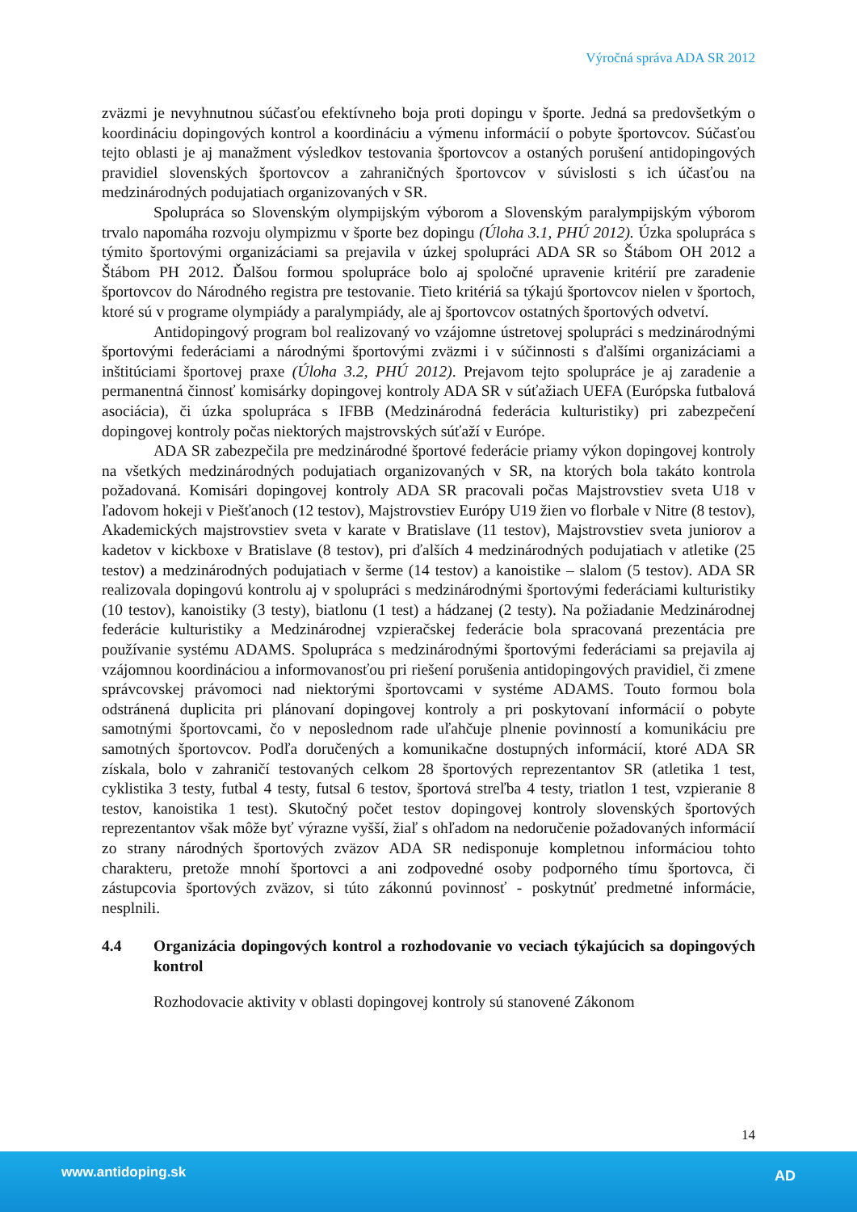Výročná správa ADA SR 2012
zväzmi je nevyhnutnou súčasťou efektívneho boja proti dopingu v športe. Jedná sa predovšetkým o koordináciu dopingových kontrol a koordináciu a výmenu informácií o pobyte športovcov. Súčasťou tejto oblasti je aj manažment výsledkov testovania športovcov a ostaných porušení antidopingových pravidiel slovenských športovcov a zahraničných športovcov v súvislosti s ich účasťou na medzinárodných podujatiach organizovaných v SR.
Spolupráca so Slovenským olympijským výborom a Slovenským paralympijským výborom trvalo napomáha rozvoju olympizmu v športe bez dopingu (Úloha 3.1, PHÚ 2012). Úzka spolupráca s týmito športovými organizáciami sa prejavila v úzkej spolupráci ADA SR so Štábom OH 2012 a Štábom PH 2012. Ďalšou formou spolupráce bolo aj spoločné upravenie kritérií pre zaradenie športovcov do Národného registra pre testovanie. Tieto kritériá sa týkajú športovcov nielen v športoch, ktoré sú v programe olympiády a paralympiády, ale aj športovcov ostatných športových odvetví.
Antidopingový program bol realizovaný vo vzájomne ústretovej spolupráci s medzinárodnými športovými federáciami a národnými športovými zväzmi i v súčinnosti s ďalšími organizáciami a inštitúciami športovej praxe (Úloha 3.2, PHÚ 2012). Prejavom tejto spolupráce je aj zaradenie a permanentná činnosť komisárky dopingovej kontroly ADA SR v súťažiach UEFA (Európska futbalová asociácia), či úzka spolupráca s IFBB (Medzinárodná federácia kulturistiky) pri zabezpečení dopingovej kontroly počas niektorých majstrovských súťaží v Európe.
ADA SR zabezpečila pre medzinárodné športové federácie priamy výkon dopingovej kontroly na všetkých medzinárodných podujatiach organizovaných v SR, na ktorých bola takáto kontrola požadovaná. Komisári dopingovej kontroly ADA SR pracovali počas Majstrovstiev sveta U18 v ľadovom hokeji v Piešťanoch (12 testov), Majstrovstiev Európy U19 žien vo florbale v Nitre (8 testov), Akademických majstrovstiev sveta v karate v Bratislave (11 testov), Majstrovstiev sveta juniorov a kadetov v kickboxe v Bratislave (8 testov), pri ďalších 4 medzinárodných podujatiach v atletike (25 testov) a medzinárodných podujatiach v šerme (14 testov) a kanoistike – slalom (5 testov). ADA SR realizovala dopingovú kontrolu aj v spolupráci s medzinárodnými športovými federáciami kulturistiky (10 testov), kanoistiky (3 testy), biatlonu (1 test) a hádzanej (2 testy). Na požiadanie Medzinárodnej federácie kulturistiky a Medzinárodnej vzpieračskej federácie bola spracovaná prezentácia pre používanie systému ADAMS. Spolupráca s medzinárodnými športovými federáciami sa prejavila aj vzájomnou koordináciou a informovanosťou pri riešení porušenia antidopingových pravidiel, či zmene správcovskej právomoci nad niektorými športovcami v systéme ADAMS. Touto formou bola odstránená duplicita pri plánovaní dopingovej kontroly a pri poskytovaní informácií o pobyte samotnými športovcami, čo v neposlednom rade uľahčuje plnenie povinností a komunikáciu pre samotných športovcov. Podľa doručených a komunikačne dostupných informácií, ktoré ADA SR získala, bolo v zahraničí testovaných celkom 28 športových reprezentantov SR (atletika 1 test, cyklistika 3 testy, futbal 4 testy, futsal 6 testov, športová streľba 4 testy, triatlon 1 test, vzpieranie 8 testov, kanoistika 1 test). Skutočný počet testov dopingovej kontroly slovenských športových reprezentantov však môže byť výrazne vyšší, žiaľ s ohľadom na nedoručenie požadovaných informácií zo strany národných športových zväzov ADA SR nedisponuje kompletnou informáciou tohto charakteru, pretože mnohí športovci a ani zodpovedné osoby podporného tímu športovca, či zástupcovia športových zväzov, si túto zákonnú povinnosť - poskytnúť predmetné informácie, nesplnili.
4.4 Organizácia dopingových kontrol a rozhodovanie vo veciach týkajúcich sa dopingových kontrol
Rozhodovacie aktivity v oblasti dopingovej kontroly sú stanovené Zákonom
14
www.antidoping.sk AD